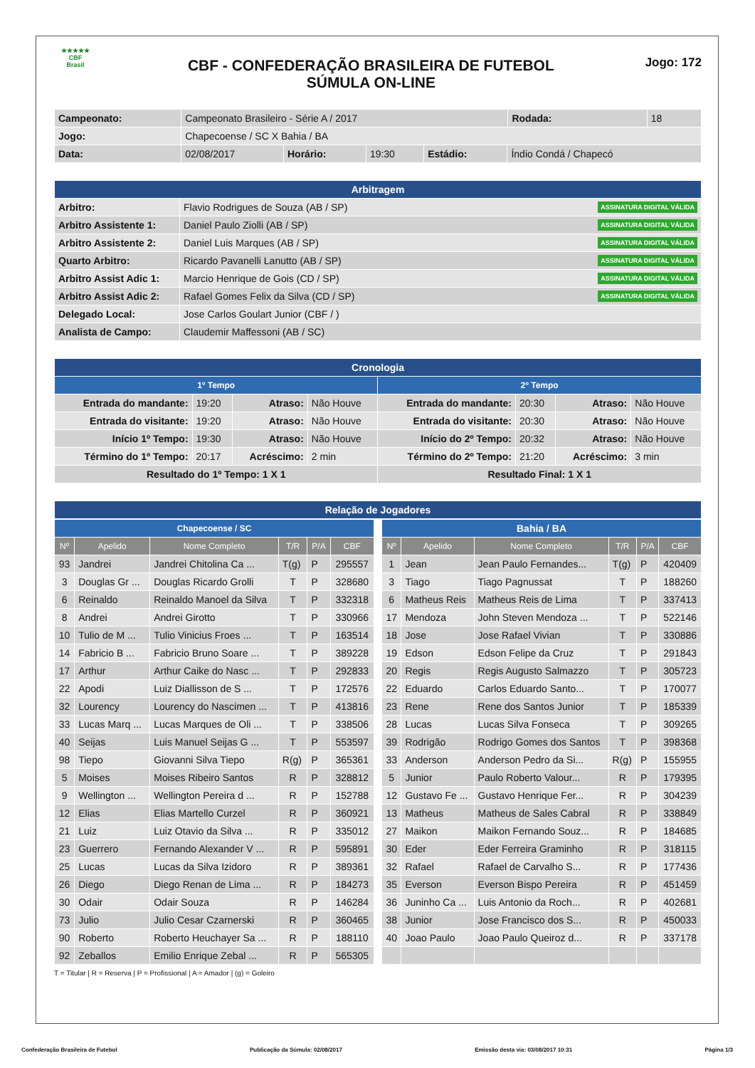★★★★★
CBF
Brasil
CBF - CONFEDERAÇÃO BRASILEIRA DE FUTEBOL
SÚMULA ON-LINE
Jogo: 172
| Campeonato: | Campeonato Brasileiro - Série A / 2017 | | | | | Rodada: | 18 |
| Jogo: | Chapecoense / SC X Bahia / BA | | | | | | |
| Data: | 02/08/2017 | Horário: | 19:30 | Estádio: | Índio Condá / Chapecó | | |
| Arbitragem | |
| Arbitro: | Flavio Rodrigues de Souza (AB / SP) ASSINATURA DIGITAL VÁLIDA |
| Arbitro Assistente 1: | Daniel Paulo Ziolli (AB / SP) ASSINATURA DIGITAL VÁLIDA |
| Arbitro Assistente 2: | Daniel Luis Marques (AB / SP) ASSINATURA DIGITAL VÁLIDA |
| Quarto Arbitro: | Ricardo Pavanelli Lanutto (AB / SP) ASSINATURA DIGITAL VÁLIDA |
| Arbitro Assist Adic 1: | Marcio Henrique de Gois (CD / SP) ASSINATURA DIGITAL VÁLIDA |
| Arbitro Assist Adic 2: | Rafael Gomes Felix da Silva (CD / SP) ASSINATURA DIGITAL VÁLIDA |
| Delegado Local: | Jose Carlos Goulart Junior (CBF / ) |
| Analista de Campo: | Claudemir Maffessoni (AB / SC) |
| Cronologia | | | | | | | |
| 1º Tempo | | | | 2º Tempo | | | |
| Entrada do mandante: | 19:20 | Atraso: | Não Houve | Entrada do mandante: | 20:30 | Atraso: | Não Houve |
| Entrada do visitante: | 19:20 | Atraso: | Não Houve | Entrada do visitante: | 20:30 | Atraso: | Não Houve |
| Início 1º Tempo: | 19:30 | Atraso: | Não Houve | Início do 2º Tempo: | 20:32 | Atraso: | Não Houve |
| Término do 1º Tempo: | 20:17 | Acréscimo: | 2 min | Término do 2º Tempo: | 21:20 | Acréscimo: | 3 min |
| Resultado do 1º Tempo: 1 X 1 | | | | Resultado Final: 1 X 1 | | | |
| Relação de Jogadores |
| Chapecoense / SC | | | | | |
| Nº | Apelido | Nome Completo | T/R | P/A | CBF |
| 93 | Jandrei | Jandrei Chitolina Ca ... | T(g) | P | 295557 |
| 3 | Douglas Gr ... | Douglas Ricardo Grolli | T | P | 328680 |
| 6 | Reinaldo | Reinaldo Manoel da Silva | T | P | 332318 |
| 8 | Andrei | Andrei Girotto | T | P | 330966 |
| 10 | Tulio de M ... | Tulio Vinicius Froes ... | T | P | 163514 |
| 14 | Fabricio B ... | Fabricio Bruno Soare ... | T | P | 389228 |
| 17 | Arthur | Arthur Caike do Nasc ... | T | P | 292833 |
| 22 | Apodi | Luiz Diallisson de S ... | T | P | 172576 |
| 32 | Lourency | Lourency do Nascimen ... | T | P | 413816 |
| 33 | Lucas Marq ... | Lucas Marques de Oli ... | T | P | 338506 |
| 40 | Seijas | Luis Manuel Seijas G ... | T | P | 553597 |
| 98 | Tiepo | Giovanni Silva Tiepo | R(g) | P | 365361 |
| 5 | Moises | Moises Ribeiro Santos | R | P | 328812 |
| 9 | Wellington ... | Wellington Pereira d ... | R | P | 152788 |
| 12 | Elias | Elias Martello Curzel | R | P | 360921 |
| 21 | Luiz | Luiz Otavio da Silva ... | R | P | 335012 |
| 23 | Guerrero | Fernando Alexander V ... | R | P | 595891 |
| 25 | Lucas | Lucas da Silva Izidoro | R | P | 389361 |
| 26 | Diego | Diego Renan de Lima ... | R | P | 184273 |
| 30 | Odair | Odair Souza | R | P | 146284 |
| 73 | Julio | Julio Cesar Czarnerski | R | P | 360465 |
| 90 | Roberto | Roberto Heuchayer Sa ... | R | P | 188110 |
| 92 | Zeballos | Emilio Enrique Zebal ... | R | P | 565305 |
| Bahia / BA | | | | | |
| Nº | Apelido | Nome Completo | T/R | P/A | CBF |
| 1 | Jean | Jean Paulo Fernandes... | T(g) | P | 420409 |
| 3 | Tiago | Tiago Pagnussat | T | P | 188260 |
| 6 | Matheus Reis | Matheus Reis de Lima | T | P | 337413 |
| 17 | Mendoza | John Steven Mendoza ... | T | P | 522146 |
| 18 | Jose | Jose Rafael Vivian | T | P | 330886 |
| 19 | Edson | Edson Felipe da Cruz | T | P | 291843 |
| 20 | Regis | Regis Augusto Salmazzo | T | P | 305723 |
| 22 | Eduardo | Carlos Eduardo Santo... | T | P | 170077 |
| 23 | Rene | Rene dos Santos Junior | T | P | 185339 |
| 28 | Lucas | Lucas Silva Fonseca | T | P | 309265 |
| 39 | Rodrigão | Rodrigo Gomes dos Santos | T | P | 398368 |
| 33 | Anderson | Anderson Pedro da Si... | R(g) | P | 155955 |
| 5 | Junior | Paulo Roberto Valour... | R | P | 179395 |
| 12 | Gustavo Fe ... | Gustavo Henrique Fer... | R | P | 304239 |
| 13 | Matheus | Matheus de Sales Cabral | R | P | 338849 |
| 27 | Maikon | Maikon Fernando Souz... | R | P | 184685 |
| 30 | Eder | Eder Ferreira Graminho | R | P | 318115 |
| 32 | Rafael | Rafael de Carvalho S... | R | P | 177436 |
| 35 | Everson | Everson Bispo Pereira | R | P | 451459 |
| 36 | Juninho Ca ... | Luis Antonio da Roch... | R | P | 402681 |
| 38 | Junior | Jose Francisco dos S... | R | P | 450033 |
| 40 | Joao Paulo | Joao Paulo Queiroz d... | R | P | 337178 |
T = Titular | R = Reserva | P = Profissional | A = Amador | (g) = Goleiro
Confederação Brasileira de Futebol Publicação da Súmula: 02/08/2017 Emissão desta via: 03/08/2017 10:31 Página 1/3